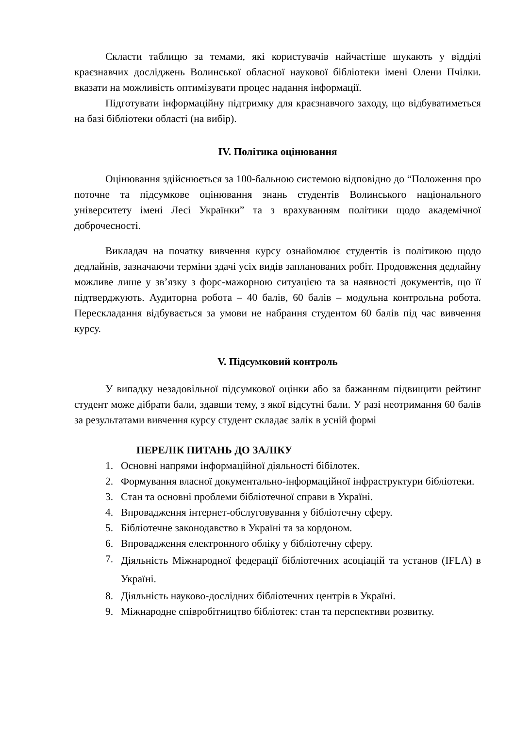Скласти таблицю за темами, які користувачів найчастіше шукають у відділі краєзнавчих досліджень Волинської обласної наукової бібліотеки імені Олени Пчілки. вказати на можливість оптимізувати процес надання інформації.
Підготувати інформаційну підтримку для краєзнавчого заходу, що відбуватиметься на базі бібліотеки області (на вибір).
ІV. Політика оцінювання
Оцінювання здійснюється за 100-бальною системою відповідно до “Положення про поточне та підсумкове оцінювання знань студентів Волинського національного університету імені Лесі Українки” та з врахуванням політики щодо академічної доброчесності.
Викладач на початку вивчення курсу ознайомлює студентів із політикою щодо дедлайнів, зазначаючи терміни здачі усіх видів запланованих робіт. Продовження дедлайну можливе лише у зв’язку з форс-мажорною ситуацією та за наявності документів, що її підтверджують. Аудиторна робота – 40 балів, 60 балів – модульна контрольна робота. Перескладання відбувається за умови не набрання студентом 60 балів під час вивчення курсу.
V. Підсумковий контроль
У випадку незадовільної підсумкової оцінки або за бажанням підвищити рейтинг студент може дібрати бали, здавши тему, з якої відсутні бали. У разі неотримання 60 балів за результатами вивчення курсу студент складає залік в усній формі
ПЕРЕЛІК ПИТАНЬ ДО ЗАЛІКУ
1. Основні напрями інформаційної діяльності бібілотек.
2. Формування власної документально-інформаційної інфраструктури бібліотеки.
3. Стан та основні проблеми бібліотечної справи в Україні.
4. Впровадження інтернет-обслуговування у бібліотечну сферу.
5. Бібліотечне законодавство в Україні та за кордоном.
6. Впровадження електронного обліку у бібліотечну сферу.
7. Діяльність Міжнародної федерації бібліотечних асоціацій та установ (IFLA) в Україні.
8. Діяльність науково-дослідних бібліотечних центрів в Україні.
9. Міжнародне співробітництво бібліотек: стан та перспективи розвитку.